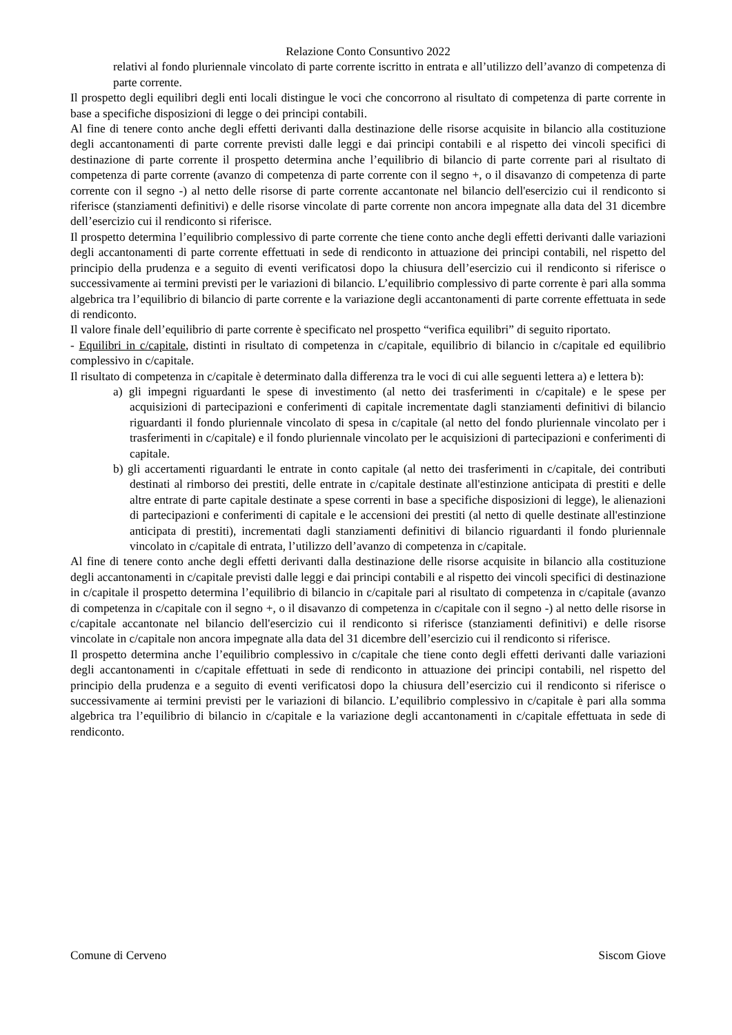Relazione Conto Consuntivo 2022
relativi al fondo pluriennale vincolato di parte corrente iscritto in entrata e all’utilizzo dell’avanzo di competenza di parte corrente.
Il prospetto degli equilibri degli enti locali distingue le voci che concorrono al risultato di competenza di parte corrente in base a specifiche disposizioni di legge o dei principi contabili.
Al fine di tenere conto anche degli effetti derivanti dalla destinazione delle risorse acquisite in bilancio alla costituzione degli accantonamenti di parte corrente previsti dalle leggi e dai principi contabili e al rispetto dei vincoli specifici di destinazione di parte corrente il prospetto determina anche l’equilibrio di bilancio di parte corrente pari al risultato di competenza di parte corrente (avanzo di competenza di parte corrente con il segno +, o il disavanzo di competenza di parte corrente con il segno -) al netto delle risorse di parte corrente accantonate nel bilancio dell'esercizio cui il rendiconto si riferisce (stanziamenti definitivi) e delle risorse vincolate di parte corrente non ancora impegnate alla data del 31 dicembre dell’esercizio cui il rendiconto si riferisce.
Il prospetto determina l’equilibrio complessivo di parte corrente che tiene conto anche degli effetti derivanti dalle variazioni degli accantonamenti di parte corrente effettuati in sede di rendiconto in attuazione dei principi contabili, nel rispetto del principio della prudenza e a seguito di eventi verificatosi dopo la chiusura dell’esercizio cui il rendiconto si riferisce o successivamente ai termini previsti per le variazioni di bilancio. L’equilibrio complessivo di parte corrente è pari alla somma algebrica tra l’equilibrio di bilancio di parte corrente e la variazione degli accantonamenti di parte corrente effettuata in sede di rendiconto.
Il valore finale dell’equilibrio di parte corrente è specificato nel prospetto “verifica equilibri” di seguito riportato.
- Equilibri in c/capitale, distinti in risultato di competenza in c/capitale, equilibrio di bilancio in c/capitale ed equilibrio complessivo in c/capitale.
Il risultato di competenza in c/capitale è determinato dalla differenza tra le voci di cui alle seguenti lettera a) e lettera b):
a) gli impegni riguardanti le spese di investimento (al netto dei trasferimenti in c/capitale) e le spese per acquisizioni di partecipazioni e conferimenti di capitale incrementate dagli stanziamenti definitivi di bilancio riguardanti il fondo pluriennale vincolato di spesa in c/capitale (al netto del fondo pluriennale vincolato per i trasferimenti in c/capitale) e il fondo pluriennale vincolato per le acquisizioni di partecipazioni e conferimenti di capitale.
b) gli accertamenti riguardanti le entrate in conto capitale (al netto dei trasferimenti in c/capitale, dei contributi destinati al rimborso dei prestiti, delle entrate in c/capitale destinate all'estinzione anticipata di prestiti e delle altre entrate di parte capitale destinate a spese correnti in base a specifiche disposizioni di legge), le alienazioni di partecipazioni e conferimenti di capitale e le accensioni dei prestiti (al netto di quelle destinate all'estinzione anticipata di prestiti), incrementati dagli stanziamenti definitivi di bilancio riguardanti il fondo pluriennale vincolato in c/capitale di entrata, l’utilizzo dell’avanzo di competenza in c/capitale.
Al fine di tenere conto anche degli effetti derivanti dalla destinazione delle risorse acquisite in bilancio alla costituzione degli accantonamenti in c/capitale previsti dalle leggi e dai principi contabili e al rispetto dei vincoli specifici di destinazione in c/capitale il prospetto determina l’equilibrio di bilancio in c/capitale pari al risultato di competenza in c/capitale (avanzo di competenza in c/capitale con il segno +, o il disavanzo di competenza in c/capitale con il segno -) al netto delle risorse in c/capitale accantonate nel bilancio dell'esercizio cui il rendiconto si riferisce (stanziamenti definitivi) e delle risorse vincolate in c/capitale non ancora impegnate alla data del 31 dicembre dell’esercizio cui il rendiconto si riferisce.
Il prospetto determina anche l’equilibrio complessivo in c/capitale che tiene conto degli effetti derivanti dalle variazioni degli accantonamenti in c/capitale effettuati in sede di rendiconto in attuazione dei principi contabili, nel rispetto del principio della prudenza e a seguito di eventi verificatosi dopo la chiusura dell’esercizio cui il rendiconto si riferisce o successivamente ai termini previsti per le variazioni di bilancio. L’equilibrio complessivo in c/capitale è pari alla somma algebrica tra l’equilibrio di bilancio in c/capitale e la variazione degli accantonamenti in c/capitale effettuata in sede di rendiconto.
Comune di Cerveno Siscom Giove